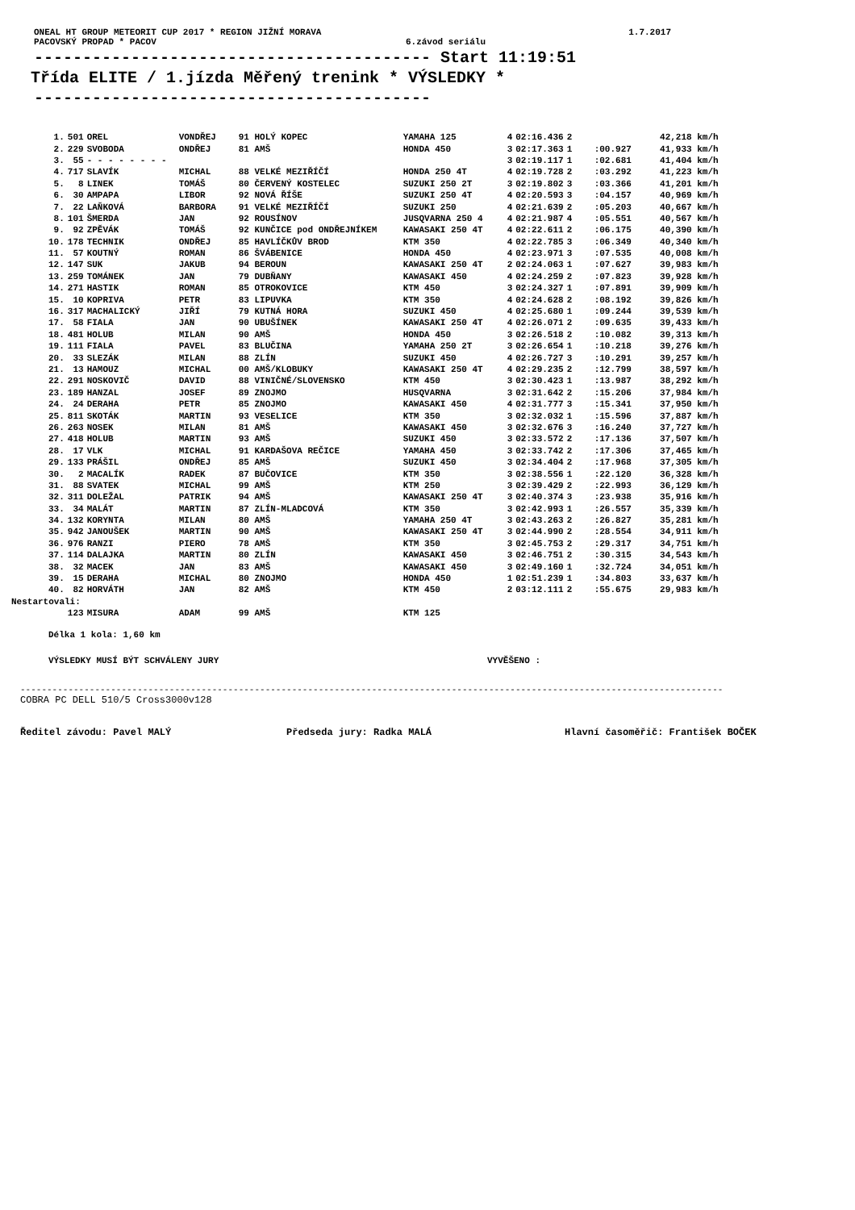ONEAL HT GROUP METEORIT CUP 2017 * REGION JIŽNÍ MORAVA 1.7.2017
PACOVSKÝ PROPAD * PACOV 6.závod seriálu
----------------------------------------- Start 11:19:51
Třída ELITE / 1.jízda Měřený trenink * VÝSLEDKY *
-----------------------------------------
| | 1. | 501 | OREL | VONDŘEJ | 91 HOLÝ KOPEC | YAMAHA 125 | 4 | 02:16.436 | 2 | | 42,218 km/h |
| | 2. | 229 | SVOBODA | ONDŘEJ | 81 AMŠ | HONDA 450 | 3 | 02:17.363 | 1 | :00.927 | 41,933 km/h |
| | 3. | 55 | - - - - - - - - | | | | 3 | 02:19.117 | 1 | :02.681 | 41,404 km/h |
| | 4. | 717 | SLAVÍK | MICHAL | 88 VELKÉ MEZIŘÍČÍ | HONDA 250 4T | 4 | 02:19.728 | 2 | :03.292 | 41,223 km/h |
| | 5. | 8 | LINEK | TOMÁŠ | 80 ČERVENÝ KOSTELEC | SUZUKI 250 2T | 3 | 02:19.802 | 3 | :03.366 | 41,201 km/h |
| | 6. | 30 | AMPAPA | LIBOR | 92 NOVÁ ŘÍŠE | SUZUKI 250 4T | 4 | 02:20.593 | 3 | :04.157 | 40,969 km/h |
| | 7. | 22 | LAŇKOVÁ | BARBORA | 91 VELKÉ MEZIŘÍČÍ | SUZUKI 250 | 4 | 02:21.639 | 2 | :05.203 | 40,667 km/h |
| | 8. | 101 | ŠMERDA | JAN | 92 ROUSÍNOV | JUSQVARNA 250 4 | 4 | 02:21.987 | 4 | :05.551 | 40,567 km/h |
| | 9. | 92 | ZPĚVÁK | TOMÁŠ | 92 KUNČICE pod ONDŘEJNÍKEM | KAWASAKI 250 4T | 4 | 02:22.611 | 2 | :06.175 | 40,390 km/h |
| | 10. | 178 | TECHNIK | ONDŘEJ | 85 HAVLÍČKŮV BROD | KTM 350 | 4 | 02:22.785 | 3 | :06.349 | 40,340 km/h |
| | 11. | 57 | KOUTNÝ | ROMAN | 86 ŠVÁBENICE | HONDA 450 | 4 | 02:23.971 | 3 | :07.535 | 40,008 km/h |
| | 12. | 147 | SUK | JAKUB | 94 BEROUN | KAWASAKI 250 4T | 2 | 02:24.063 | 1 | :07.627 | 39,983 km/h |
| | 13. | 259 | TOMÁNEK | JAN | 79 DUBŇANY | KAWASAKI 450 | 4 | 02:24.259 | 2 | :07.823 | 39,928 km/h |
| | 14. | 271 | HASTIK | ROMAN | 85 OTROKOVICE | KTM 450 | 3 | 02:24.327 | 1 | :07.891 | 39,909 km/h |
| | 15. | 10 | KOPRIVA | PETR | 83 LIPUVKA | KTM 350 | 4 | 02:24.628 | 2 | :08.192 | 39,826 km/h |
| | 16. | 317 | MACHALICKÝ | JIŘÍ | 79 KUTNÁ HORA | SUZUKI 450 | 4 | 02:25.680 | 1 | :09.244 | 39,539 km/h |
| | 17. | 58 | FIALA | JAN | 90 UBUŠÍNEK | KAWASAKI 250 4T | 4 | 02:26.071 | 2 | :09.635 | 39,433 km/h |
| | 18. | 481 | HOLUB | MILAN | 90 AMŠ | HONDA 450 | 3 | 02:26.518 | 2 | :10.082 | 39,313 km/h |
| | 19. | 111 | FIALA | PAVEL | 83 BLUČINA | YAMAHA 250 2T | 3 | 02:26.654 | 1 | :10.218 | 39,276 km/h |
| | 20. | 33 | SLEZÁK | MILAN | 88 ZLÍN | SUZUKI 450 | 4 | 02:26.727 | 3 | :10.291 | 39,257 km/h |
| | 21. | 13 | HAMOUZ | MICHAL | 00 AMŠ/KLOBUKY | KAWASAKI 250 4T | 4 | 02:29.235 | 2 | :12.799 | 38,597 km/h |
| | 22. | 291 | NOSKOVIČ | DAVID | 88 VINIČNÉ/SLOVENSKO | KTM 450 | 3 | 02:30.423 | 1 | :13.987 | 38,292 km/h |
| | 23. | 189 | HANZAL | JOSEF | 89 ZNOJMO | HUSQVARNA | 3 | 02:31.642 | 2 | :15.206 | 37,984 km/h |
| | 24. | 24 | DERAHA | PETR | 85 ZNOJMO | KAWASAKI 450 | 4 | 02:31.777 | 3 | :15.341 | 37,950 km/h |
| | 25. | 811 | SKOTÁK | MARTIN | 93 VESELICE | KTM 350 | 3 | 02:32.032 | 1 | :15.596 | 37,887 km/h |
| | 26. | 263 | NOSEK | MILAN | 81 AMŠ | KAWASAKI 450 | 3 | 02:32.676 | 3 | :16.240 | 37,727 km/h |
| | 27. | 418 | HOLUB | MARTIN | 93 AMŠ | SUZUKI 450 | 3 | 02:33.572 | 2 | :17.136 | 37,507 km/h |
| | 28. | 17 | VLK | MICHAL | 91 KARDAŠOVA REČICE | YAMAHA 450 | 3 | 02:33.742 | 2 | :17.306 | 37,465 km/h |
| | 29. | 133 | PRÁŠIL | ONDŘEJ | 85 AMŠ | SUZUKI 450 | 3 | 02:34.404 | 2 | :17.968 | 37,305 km/h |
| | 30. | 2 | MACALÍK | RADEK | 87 BUČOVICE | KTM 350 | 3 | 02:38.556 | 1 | :22.120 | 36,328 km/h |
| | 31. | 88 | SVATEK | MICHAL | 99 AMŠ | KTM 250 | 3 | 02:39.429 | 2 | :22.993 | 36,129 km/h |
| | 32. | 311 | DOLEŽAL | PATRIK | 94 AMŠ | KAWASAKI 250 4T | 3 | 02:40.374 | 3 | :23.938 | 35,916 km/h |
| | 33. | 34 | MALÁT | MARTIN | 87 ZLÍN-MLADCOVÁ | KTM 350 | 3 | 02:42.993 | 1 | :26.557 | 35,339 km/h |
| | 34. | 132 | KORYNTA | MILAN | 80 AMŠ | YAMAHA 250 4T | 3 | 02:43.263 | 2 | :26.827 | 35,281 km/h |
| | 35. | 942 | JANOUŠEK | MARTIN | 90 AMŠ | KAWASAKI 250 4T | 3 | 02:44.990 | 2 | :28.554 | 34,911 km/h |
| | 36. | 976 | RANZI | PIERO | 78 AMŠ | KTM 350 | 3 | 02:45.753 | 2 | :29.317 | 34,751 km/h |
| | 37. | 114 | DALAJKA | MARTIN | 80 ZLÍN | KAWASAKI 450 | 3 | 02:46.751 | 2 | :30.315 | 34,543 km/h |
| | 38. | 32 | MACEK | JAN | 83 AMŠ | KAWASAKI 450 | 3 | 02:49.160 | 1 | :32.724 | 34,051 km/h |
| | 39. | 15 | DERAHA | MICHAL | 80 ZNOJMO | HONDA 450 | 1 | 02:51.239 | 1 | :34.803 | 33,637 km/h |
| | 40. | 82 | HORVÁTH | JAN | 82 AMŠ | KTM 450 | 2 | 03:12.111 | 2 | :55.675 | 29,983 km/h |
| Nestartovali: | | | | | | | | | | | |
| | | 123 | MISURA | ADAM | 99 AMŠ | KTM 125 | | | | | |
Délka 1 kola: 1,60 km
VÝSLEDKY MUSÍ BÝT SCHVÁLENY JURY VYVĚŠENO :
------------------------------------------------------------------------------------------------------------------------------------
COBRA PC DELL 510/5 Cross3000v128
Ředitel závodu: Pavel MALÝ Předseda jury: Radka MALÁ Hlavní časoměřič: František BOČEK